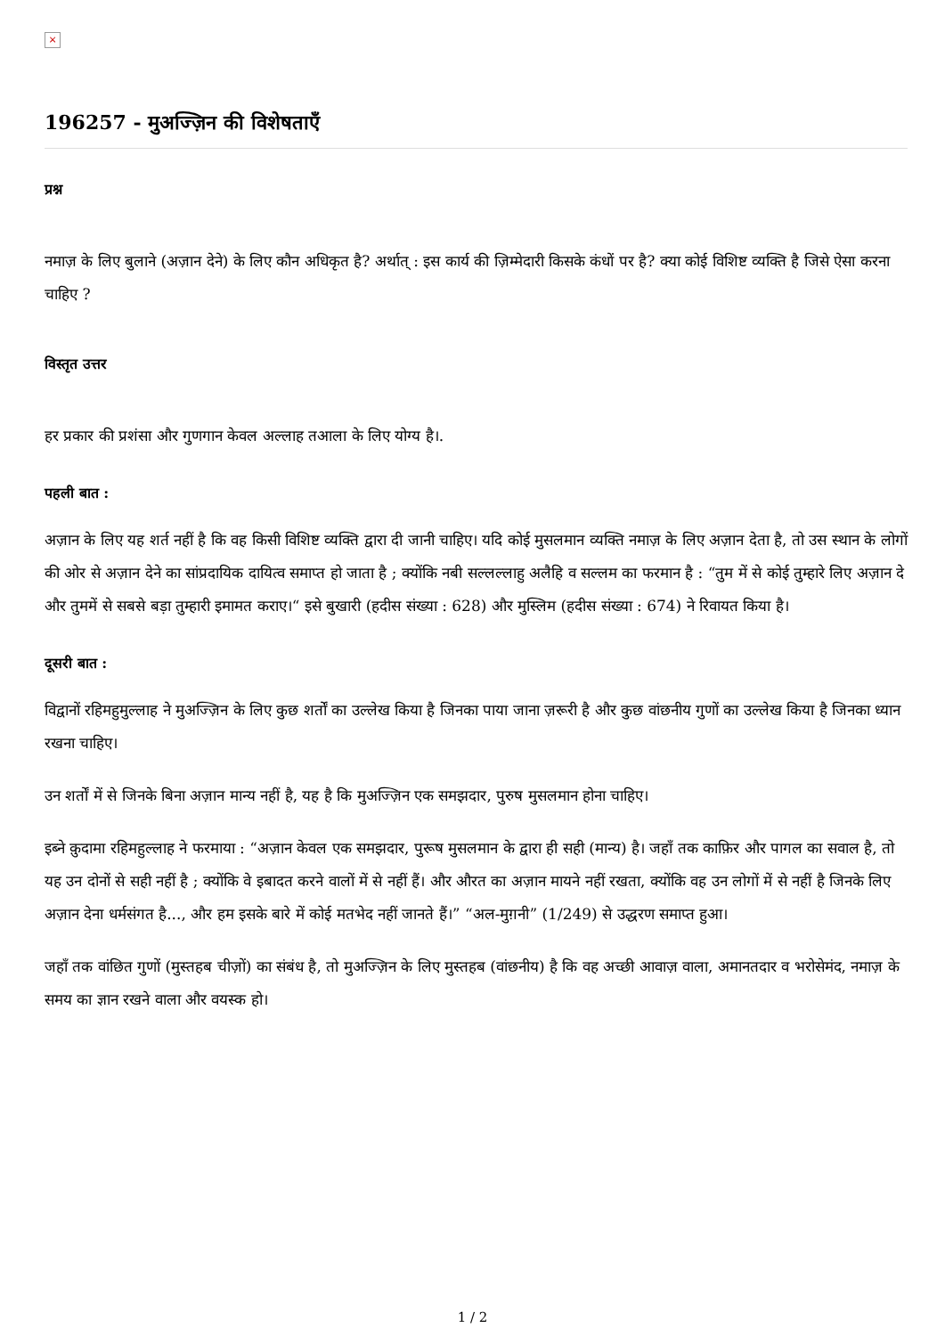×
196257 - मुअज्ज़िन की विशेषताएँ
प्रश्न
नमाज़ के लिए बुलाने (अज़ान देने) के लिए कौन अधिकृत है? अर्थात् : इस कार्य की ज़िम्मेदारी किसके कंधों पर है? क्या कोई विशिष्ट व्यक्ति है जिसे ऐसा करना चाहिए ?
विस्तृत उत्तर
हर प्रकार की प्रशंसा और गुणगान केवल अल्लाह तआला के लिए योग्य है।.
पहली बात :
अज़ान के लिए यह शर्त नहीं है कि वह किसी विशिष्ट व्यक्ति द्वारा दी जानी चाहिए। यदि कोई मुसलमान व्यक्ति नमाज़ के लिए अज़ान देता है, तो उस स्थान के लोगों की ओर से अज़ान देने का सांप्रदायिक दायित्व समाप्त हो जाता है ; क्योंकि नबी सल्लल्लाहु अलैहि व सल्लम का फरमान है : “तुम में से कोई तुम्हारे लिए अज़ान दे और तुममें से सबसे बड़ा तुम्हारी इमामत कराए।“ इसे बुखारी (हदीस संख्या : 628) और मुस्लिम (हदीस संख्या : 674) ने रिवायत किया है।
दूसरी बात :
विद्वानों रहिमहुमुल्लाह ने मुअज्ज़िन के लिए कुछ शर्तों का उल्लेख किया है जिनका पाया जाना ज़रूरी है और कुछ वांछनीय गुणों का उल्लेख किया है जिनका ध्यान रखना चाहिए।
उन शर्तों में से जिनके बिना अज़ान मान्य नहीं है, यह है कि मुअज्ज़िन एक समझदार, पुरुष मुसलमान होना चाहिए।
इब्ने क़ुदामा रहिमहुल्लाह ने फरमाया : “अज़ान केवल एक समझदार, पुरूष मुसलमान के द्वारा ही सही (मान्य) है। जहाँ तक काफ़िर और पागल का सवाल है, तो यह उन दोनों से सही नहीं है ; क्योंकि वे इबादत करने वालों में से नहीं हैं। और औरत का अज़ान मायने नहीं रखता, क्योंकि वह उन लोगों में से नहीं है जिनके लिए अज़ान देना धर्मसंगत है..., और हम इसके बारे में कोई मतभेद नहीं जानते हैं।” “अल-मुग़नी” (1/249) से उद्धरण समाप्त हुआ।
जहाँ तक वांछित गुणों (मुस्तहब चीज़ों) का संबंध है, तो मुअज्ज़िन के लिए मुस्तहब (वांछनीय) है कि वह अच्छी आवाज़ वाला, अमानतदार व भरोसेमंद, नमाज़ के समय का ज्ञान रखने वाला और वयस्क हो।
1 / 2